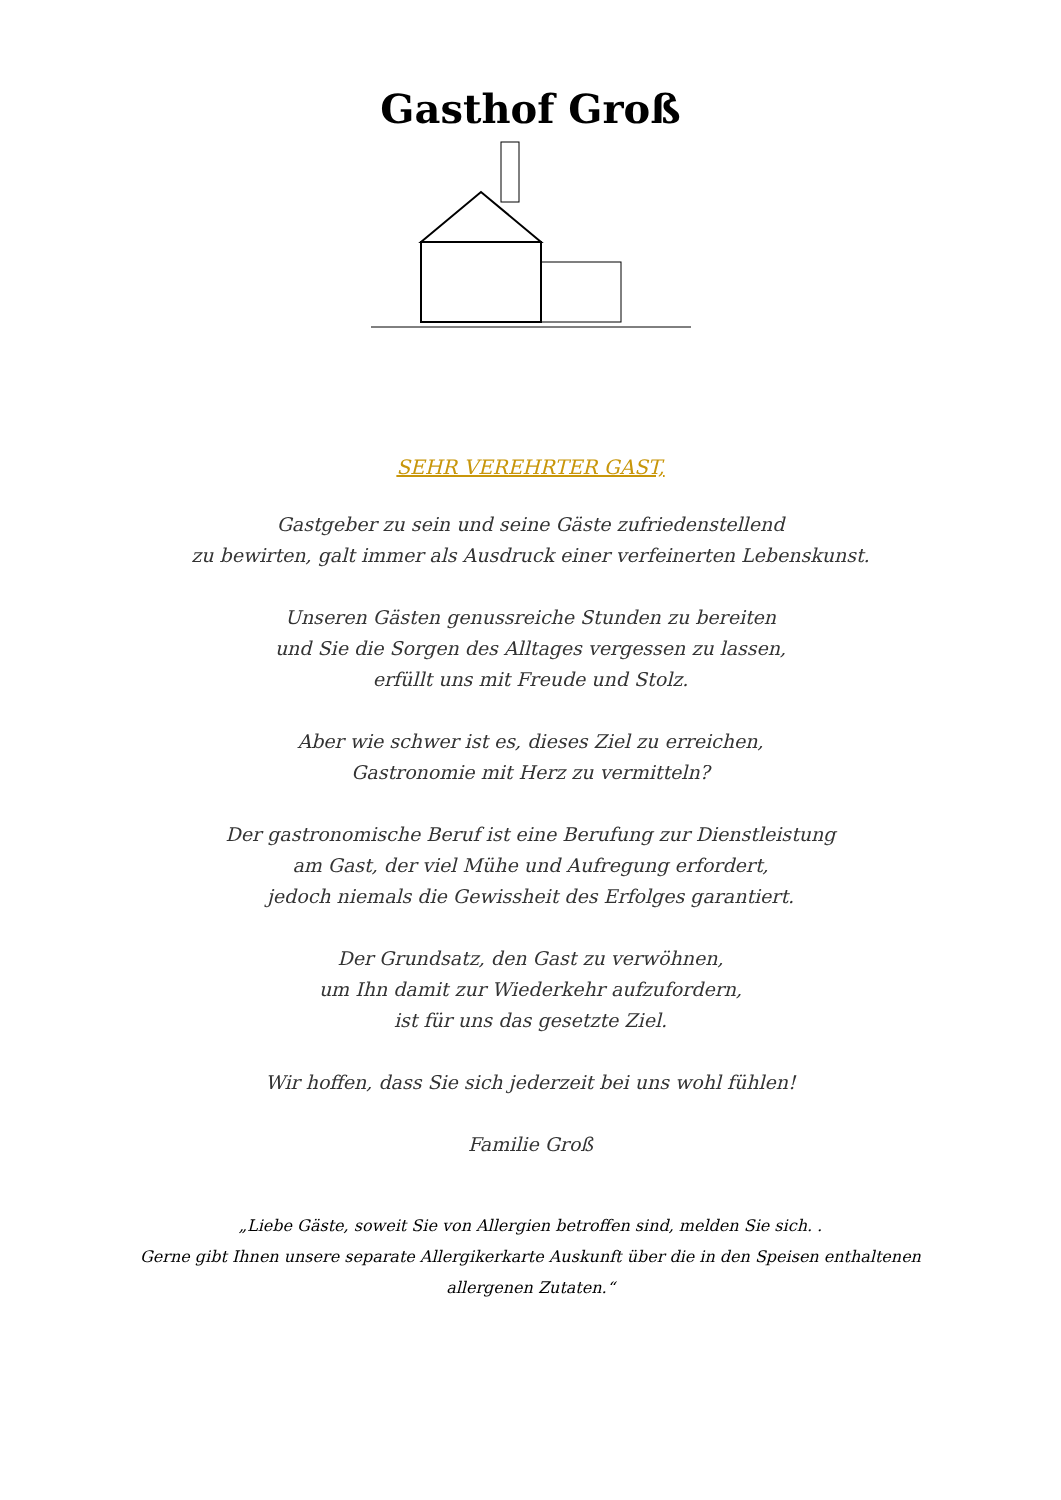Gasthof Groß
SEHR VEREHRTER GAST,
Gastgeber zu sein und seine Gäste zufriedenstellend
zu bewirten, galt immer als Ausdruck einer verfeinerten Lebenskunst.
Unseren Gästen genussreiche Stunden zu bereiten
und Sie die Sorgen des Alltages vergessen zu lassen,
erfüllt uns mit Freude und Stolz.
Aber wie schwer ist es, dieses Ziel zu erreichen,
Gastronomie mit Herz zu vermitteln?
Der gastronomische Beruf ist eine Berufung zur Dienstleistung
am Gast, der viel Mühe und Aufregung erfordert,
jedoch niemals die Gewissheit des Erfolges garantiert.
Der Grundsatz, den Gast zu verwöhnen,
um Ihn damit zur Wiederkehr aufzufordern,
ist für uns das gesetzte Ziel.
Wir hoffen, dass Sie sich jederzeit bei uns wohl fühlen!
Familie Groß
„Liebe Gäste, soweit Sie von Allergien betroffen sind, melden Sie sich. .
Gerne gibt Ihnen unsere separate Allergikerkarte Auskunft über die in den Speisen enthaltenen
allergenen Zutaten.“